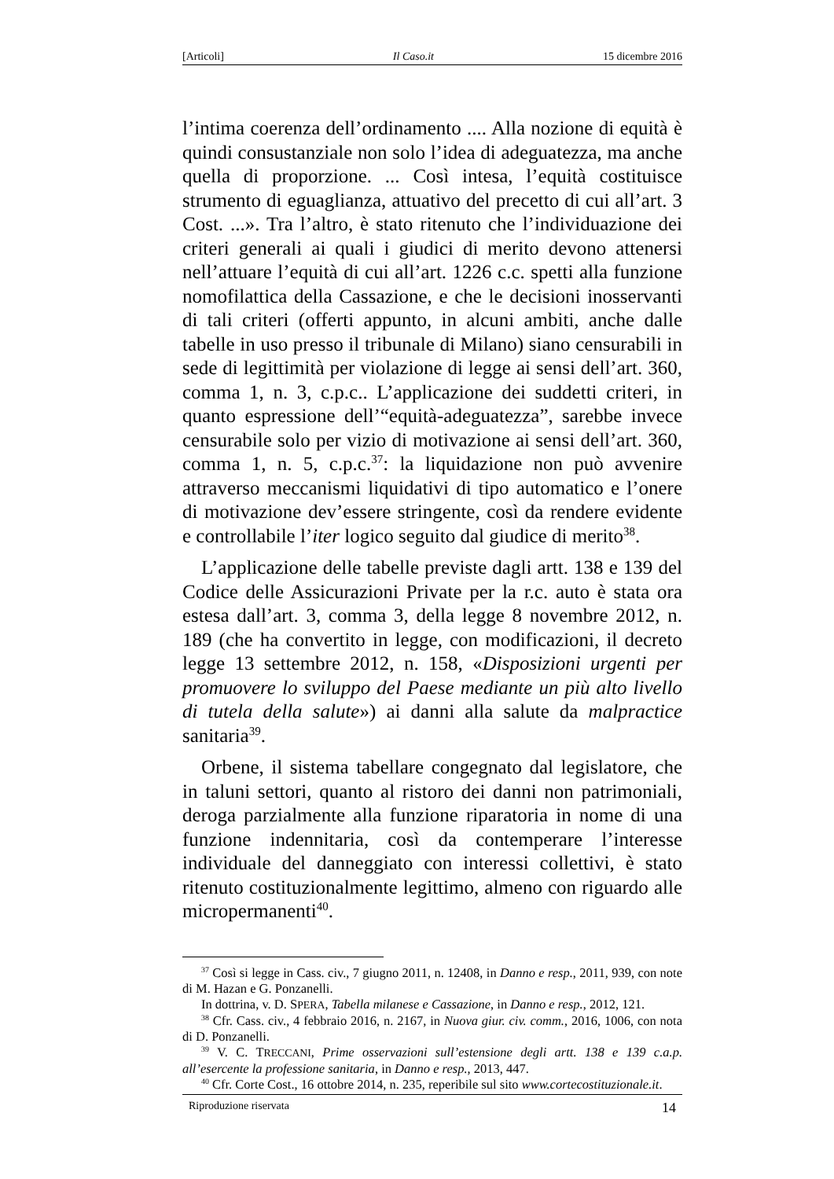[Articoli] Il Caso.it 15 dicembre 2016
l’intima coerenza dell’ordinamento .... Alla nozione di equità è quindi consustanziale non solo l’idea di adeguatezza, ma anche quella di proporzione. ... Così intesa, l’equità costituisce strumento di eguaglianza, attuativo del precetto di cui all’art. 3 Cost. ...». Tra l’altro, è stato ritenuto che l’individuazione dei criteri generali ai quali i giudici di merito devono attenersi nell’attuare l’equità di cui all’art. 1226 c.c. spetti alla funzione nomofilattica della Cassazione, e che le decisioni inosservanti di tali criteri (offerti appunto, in alcuni ambiti, anche dalle tabelle in uso presso il tribunale di Milano) siano censurabili in sede di legittimità per violazione di legge ai sensi dell’art. 360, comma 1, n. 3, c.p.c.. L’applicazione dei suddetti criteri, in quanto espressione dell’“equità-adeguatezza”, sarebbe invece censurabile solo per vizio di motivazione ai sensi dell’art. 360, comma 1, n. 5, c.p.c.<sup>37</sup>: la liquidazione non può avvenire attraverso meccanismi liquidativi di tipo automatico e l’onere di motivazione dev’essere stringente, così da rendere evidente e controllabile l’iter logico seguito dal giudice di merito<sup>38</sup>.
L’applicazione delle tabelle previste dagli artt. 138 e 139 del Codice delle Assicurazioni Private per la r.c. auto è stata ora estesa dall’art. 3, comma 3, della legge 8 novembre 2012, n. 189 (che ha convertito in legge, con modificazioni, il decreto legge 13 settembre 2012, n. 158, «Disposizioni urgenti per promuovere lo sviluppo del Paese mediante un più alto livello di tutela della salute») ai danni alla salute da malpractice sanitaria<sup>39</sup>.
Orbene, il sistema tabellare congegnato dal legislatore, che in taluni settori, quanto al ristoro dei danni non patrimoniali, deroga parzialmente alla funzione riparatoria in nome di una funzione indennitaria, così da contemperare l’interesse individuale del danneggiato con interessi collettivi, è stato ritenuto costituzionalmente legittimo, almeno con riguardo alle micropermanenti<sup>40</sup>.
<sup>37</sup> Così si legge in Cass. civ., 7 giugno 2011, n. 12408, in Danno e resp., 2011, 939, con note di M. Hazan e G. Ponzanelli.
In dottrina, v. D. SPERA, Tabella milanese e Cassazione, in Danno e resp., 2012, 121.
<sup>38</sup> Cfr. Cass. civ., 4 febbraio 2016, n. 2167, in Nuova giur. civ. comm., 2016, 1006, con nota di D. Ponzanelli.
<sup>39</sup> V. C. TRECCANI, Prime osservazioni sull’estensione degli artt. 138 e 139 c.a.p. all’esercente la professione sanitaria, in Danno e resp., 2013, 447.
<sup>40</sup> Cfr. Corte Cost., 16 ottobre 2014, n. 235, reperibile sul sito www.cortecostituzionale.it.
Riproduzione riservata 14